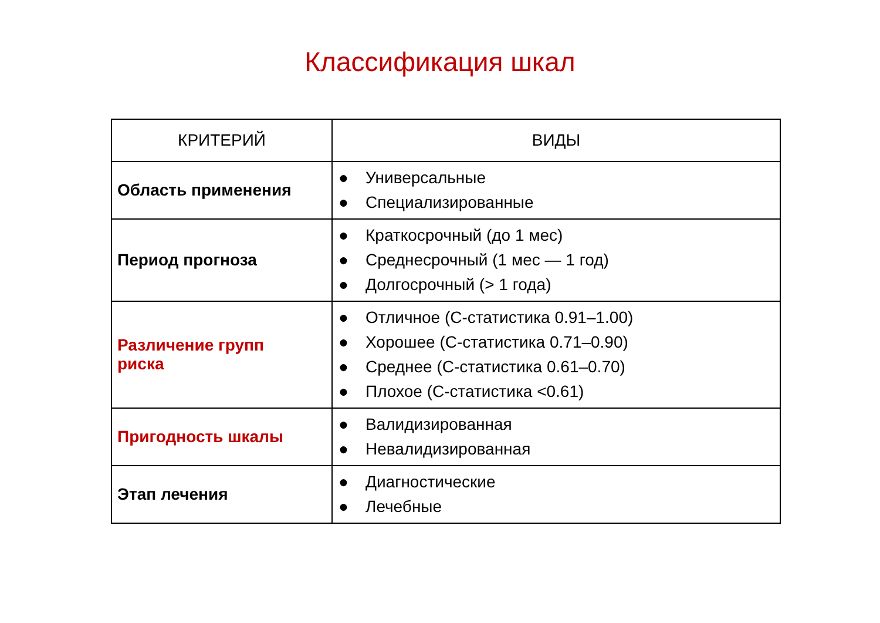Классификация шкал
| КРИТЕРИЙ | ВИДЫ |
| --- | --- |
| Область применения | ● Универсальные ● Специализированные |
| Период прогноза | ● Краткосрочный (до 1 мес) ● Среднесрочный (1 мес — 1 год) ● Долгосрочный (> 1 года) |
| Различение групп риска | ● Отличное (С-статистика 0.91–1.00) ● Хорошее (С-статистика 0.71–0.90) ● Среднее (С-статистика 0.61–0.70) ● Плохое (С-статистика <0.61) |
| Пригодность шкалы | ● Валидизированная ● Невалидизированная |
| Этап лечения | ● Диагностические ● Лечебные |